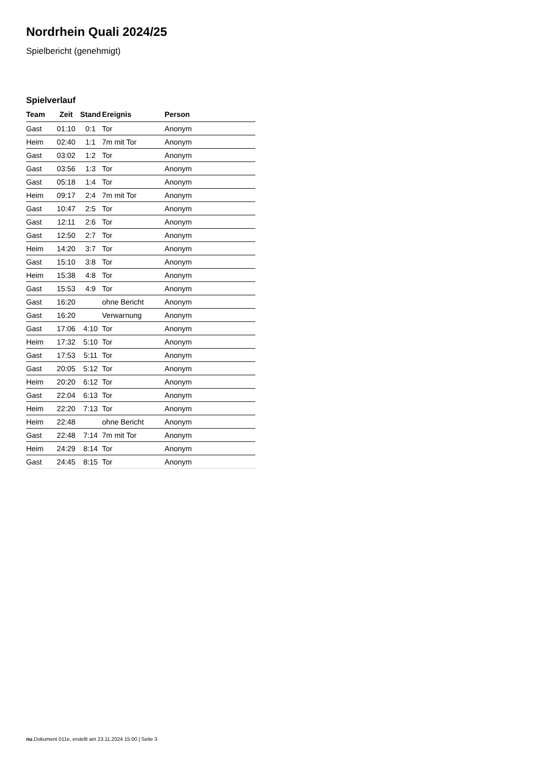Nordrhein Quali 2024/25
Spielbericht (genehmigt)
Spielverlauf
| Team | Zeit | Stand | Ereignis | Person |
| --- | --- | --- | --- | --- |
| Gast | 01:10 | 0:1 | Tor | Anonym |
| Heim | 02:40 | 1:1 | 7m mit Tor | Anonym |
| Gast | 03:02 | 1:2 | Tor | Anonym |
| Gast | 03:56 | 1:3 | Tor | Anonym |
| Gast | 05:18 | 1:4 | Tor | Anonym |
| Heim | 09:17 | 2:4 | 7m mit Tor | Anonym |
| Gast | 10:47 | 2:5 | Tor | Anonym |
| Gast | 12:11 | 2:6 | Tor | Anonym |
| Gast | 12:50 | 2:7 | Tor | Anonym |
| Heim | 14:20 | 3:7 | Tor | Anonym |
| Gast | 15:10 | 3:8 | Tor | Anonym |
| Heim | 15:38 | 4:8 | Tor | Anonym |
| Gast | 15:53 | 4:9 | Tor | Anonym |
| Gast | 16:20 | | ohne Bericht | Anonym |
| Gast | 16:20 | | Verwarnung | Anonym |
| Gast | 17:06 | 4:10 | Tor | Anonym |
| Heim | 17:32 | 5:10 | Tor | Anonym |
| Gast | 17:53 | 5:11 | Tor | Anonym |
| Gast | 20:05 | 5:12 | Tor | Anonym |
| Heim | 20:20 | 6:12 | Tor | Anonym |
| Gast | 22:04 | 6:13 | Tor | Anonym |
| Heim | 22:20 | 7:13 | Tor | Anonym |
| Heim | 22:48 | | ohne Bericht | Anonym |
| Gast | 22:48 | 7:14 | 7m mit Tor | Anonym |
| Heim | 24:29 | 8:14 | Tor | Anonym |
| Gast | 24:45 | 8:15 | Tor | Anonym |
nu.Dokument 011e, erstellt am 23.11.2024 15:00 | Seite 3